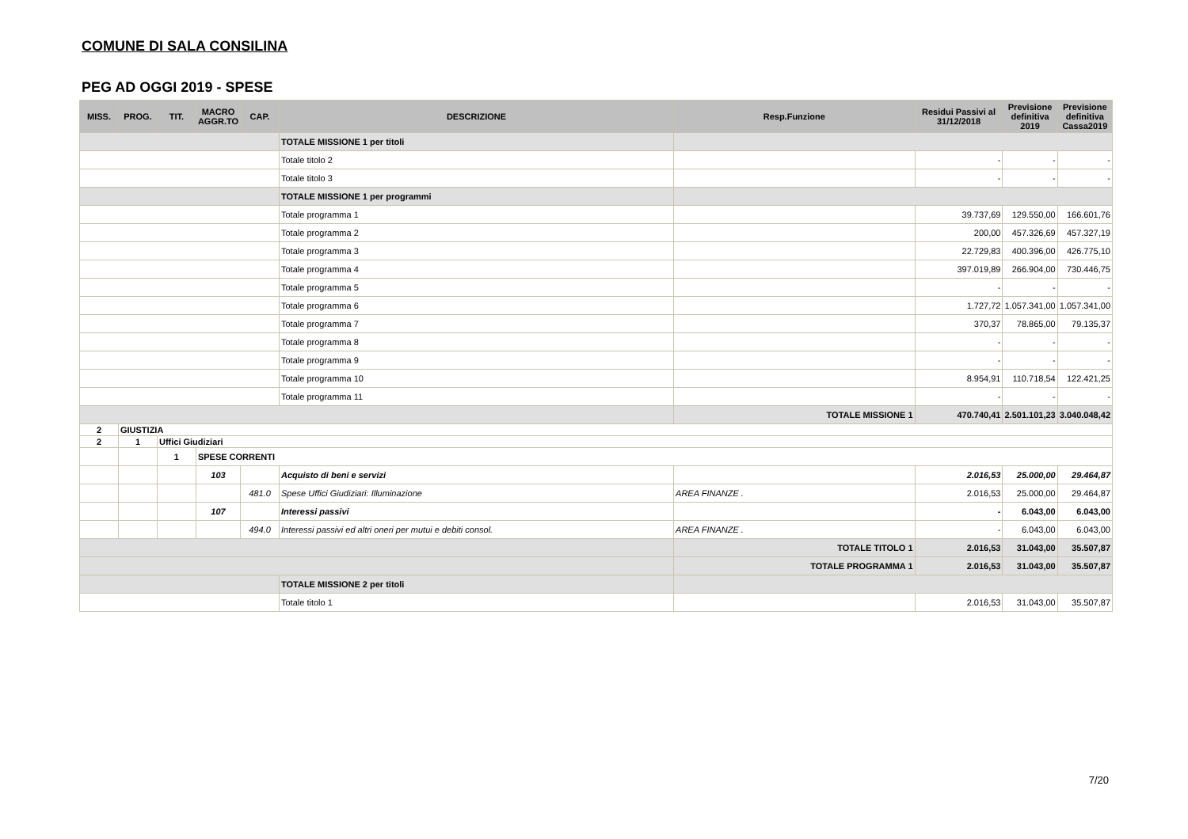COMUNE DI SALA CONSILINA
PEG AD OGGI 2019 - SPESE
| MISS. | PROG. | TIT. | MACRO AGGR.TO | CAP. | DESCRIZIONE | Resp.Funzione | Residui Passivi al 31/12/2018 | Previsione definitiva 2019 | Previsione definitiva Cassa2019 |
| --- | --- | --- | --- | --- | --- | --- | --- | --- | --- |
| | | | | | TOTALE MISSIONE 1 per titoli | | | | |
| | | | | | Totale titolo 2 | | - | - | - |
| | | | | | Totale titolo 3 | | - | - | - |
| | | | | | TOTALE MISSIONE 1 per programmi | | | | |
| | | | | | Totale programma 1 | | 39.737,69 | 129.550,00 | 166.601,76 |
| | | | | | Totale programma 2 | | 200,00 | 457.326,69 | 457.327,19 |
| | | | | | Totale programma 3 | | 22.729,83 | 400.396,00 | 426.775,10 |
| | | | | | Totale programma 4 | | 397.019,89 | 266.904,00 | 730.446,75 |
| | | | | | Totale programma 5 | | - | - | - |
| | | | | | Totale programma 6 | | 1.727,72 | 1.057.341,00 | 1.057.341,00 |
| | | | | | Totale programma 7 | | 370,37 | 78.865,00 | 79.135,37 |
| | | | | | Totale programma 8 | | - | - | - |
| | | | | | Totale programma 9 | | - | - | - |
| | | | | | Totale programma 10 | | 8.954,91 | 110.718,54 | 122.421,25 |
| | | | | | Totale programma 11 | | - | - | - |
| | | | | | | TOTALE MISSIONE 1 | 470.740,41 | 2.501.101,23 | 3.040.048,42 |
| 2 | GIUSTIZIA | | | | | | | | |
| 2 | 1 | Uffici Giudiziari | | | | | | | |
| | | 1 | SPESE CORRENTI | | | | | | |
| | | | 103 | | Acquisto di beni e servizi | | 2.016,53 | 25.000,00 | 29.464,87 |
| | | | | 481.0 | Spese Uffici Giudiziari: Illuminazione | AREA FINANZE . | 2.016,53 | 25.000,00 | 29.464,87 |
| | | | 107 | | Interessi passivi | | - | 6.043,00 | 6.043,00 |
| | | | | 494.0 | Interessi passivi ed altri oneri per mutui e debiti consol. | AREA FINANZE . | - | 6.043,00 | 6.043,00 |
| | | | | | | TOTALE TITOLO 1 | 2.016,53 | 31.043,00 | 35.507,87 |
| | | | | | | TOTALE PROGRAMMA 1 | 2.016,53 | 31.043,00 | 35.507,87 |
| | | | | | TOTALE MISSIONE 2 per titoli | | | | |
| | | | | | Totale titolo 1 | | 2.016,53 | 31.043,00 | 35.507,87 |
7/20